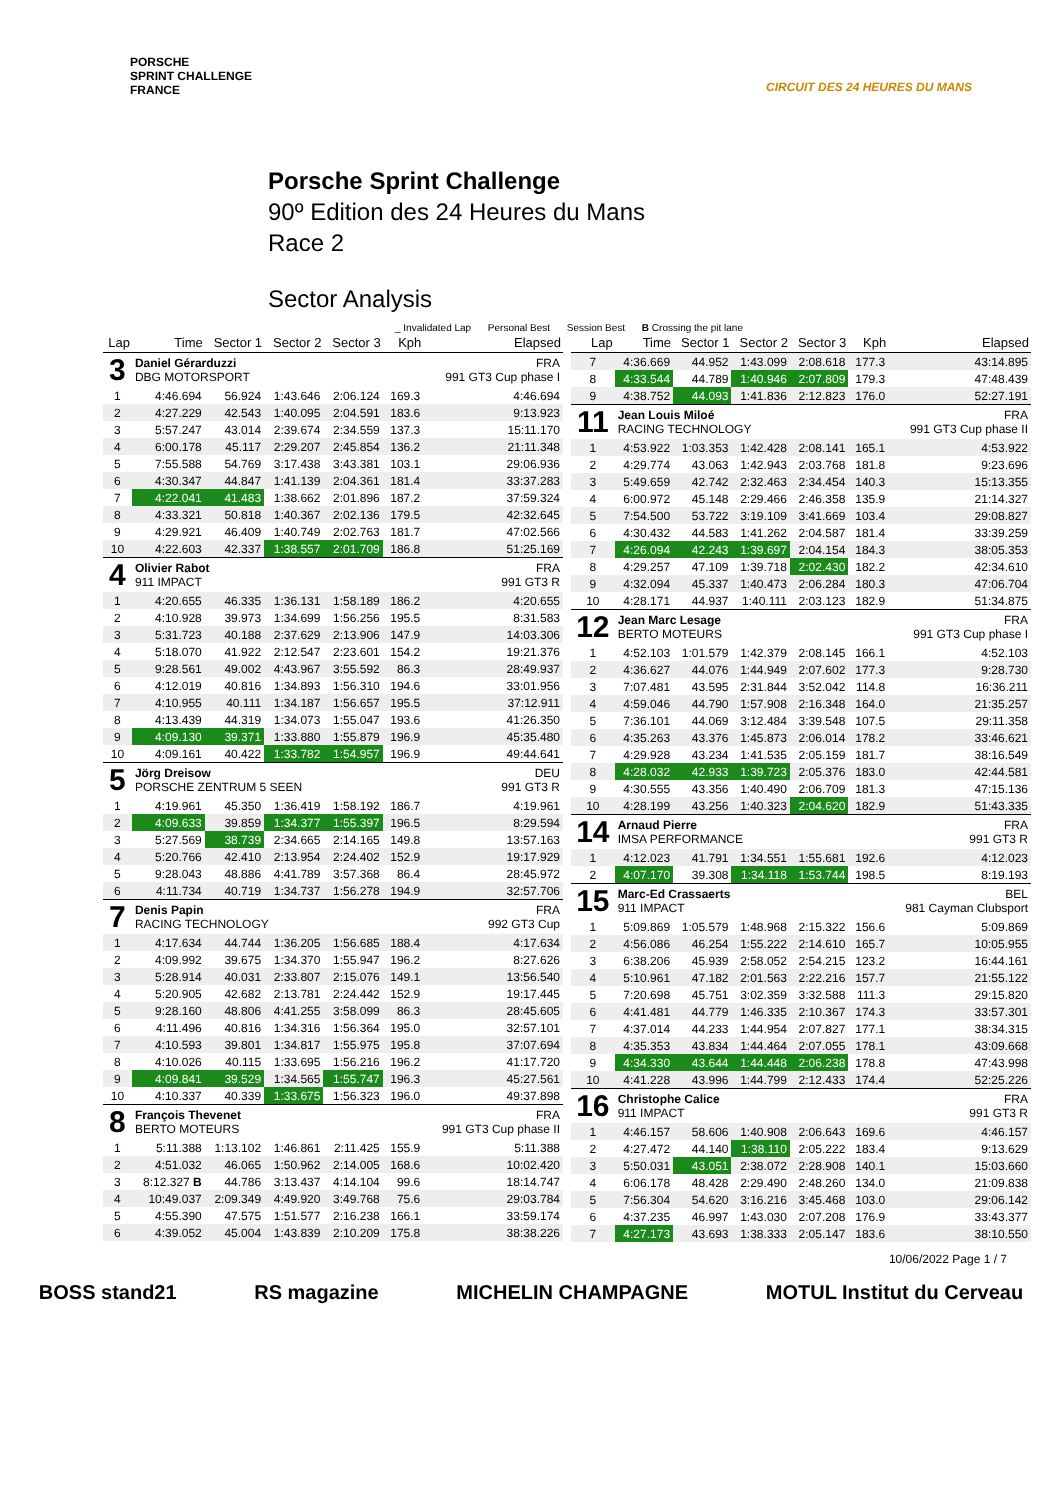PORSCHE
SPRINT CHALLENGE
FRANCE
CIRCUIT DES 24 HEURES DU MANS
Porsche Sprint Challenge
90º Edition des 24 Heures du Mans
Race 2
Sector Analysis
_ Invalidated Lap Personal Best Session Best B Crossing the pit lane
| Lap | Time | Sector 1 | Sector 2 | Sector 3 | Kph | Elapsed |
| --- | --- | --- | --- | --- | --- | --- |
| 3 | Daniel Gérarduzzi DBG MOTORSPORT | | | | | FRA 991 GT3 Cup phase I |
| 1 | 4:46.694 | 56.924 | 1:43.646 | 2:06.124 | 169.3 | 4:46.694 |
| 2 | 4:27.229 | 42.543 | 1:40.095 | 2:04.591 | 183.6 | 9:13.923 |
| 3 | 5:57.247 | 43.014 | 2:39.674 | 2:34.559 | 137.3 | 15:11.170 |
| 4 | 6:00.178 | 45.117 | 2:29.207 | 2:45.854 | 136.2 | 21:11.348 |
| 5 | 7:55.588 | 54.769 | 3:17.438 | 3:43.381 | 103.1 | 29:06.936 |
| 6 | 4:30.347 | 44.847 | 1:41.139 | 2:04.361 | 181.4 | 33:37.283 |
| 7 | 4:22.041 | 41.483 | 1:38.662 | 2:01.896 | 187.2 | 37:59.324 |
| 8 | 4:33.321 | 50.818 | 1:40.367 | 2:02.136 | 179.5 | 42:32.645 |
| 9 | 4:29.921 | 46.409 | 1:40.749 | 2:02.763 | 181.7 | 47:02.566 |
| 10 | 4:22.603 | 42.337 | 1:38.557 | 2:01.709 | 186.8 | 51:25.169 |
| 4 | Olivier Rabot 911 IMPACT | | | | | FRA 991 GT3 R |
| 1 | 4:20.655 | 46.335 | 1:36.131 | 1:58.189 | 186.2 | 4:20.655 |
| 2 | 4:10.928 | 39.973 | 1:34.699 | 1:56.256 | 195.5 | 8:31.583 |
| 3 | 5:31.723 | 40.188 | 2:37.629 | 2:13.906 | 147.9 | 14:03.306 |
| 4 | 5:18.070 | 41.922 | 2:12.547 | 2:23.601 | 154.2 | 19:21.376 |
| 5 | 9:28.561 | 49.002 | 4:43.967 | 3:55.592 | 86.3 | 28:49.937 |
| 6 | 4:12.019 | 40.816 | 1:34.893 | 1:56.310 | 194.6 | 33:01.956 |
| 7 | 4:10.955 | 40.111 | 1:34.187 | 1:56.657 | 195.5 | 37:12.911 |
| 8 | 4:13.439 | 44.319 | 1:34.073 | 1:55.047 | 193.6 | 41:26.350 |
| 9 | 4:09.130 | 39.371 | 1:33.880 | 1:55.879 | 196.9 | 45:35.480 |
| 10 | 4:09.161 | 40.422 | 1:33.782 | 1:54.957 | 196.9 | 49:44.641 |
| 5 | Jörg Dreisow PORSCHE ZENTRUM 5 SEEN | | | | | DEU 991 GT3 R |
| 1 | 4:19.961 | 45.350 | 1:36.419 | 1:58.192 | 186.7 | 4:19.961 |
| 2 | 4:09.633 | 39.859 | 1:34.377 | 1:55.397 | 196.5 | 8:29.594 |
| 3 | 5:27.569 | 38.739 | 2:34.665 | 2:14.165 | 149.8 | 13:57.163 |
| 4 | 5:20.766 | 42.410 | 2:13.954 | 2:24.402 | 152.9 | 19:17.929 |
| 5 | 9:28.043 | 48.886 | 4:41.789 | 3:57.368 | 86.4 | 28:45.972 |
| 6 | 4:11.734 | 40.719 | 1:34.737 | 1:56.278 | 194.9 | 32:57.706 |
| 7 | Denis Papin RACING TECHNOLOGY | | | | | FRA 992 GT3 Cup |
| 1 | 4:17.634 | 44.744 | 1:36.205 | 1:56.685 | 188.4 | 4:17.634 |
| 2 | 4:09.992 | 39.675 | 1:34.370 | 1:55.947 | 196.2 | 8:27.626 |
| 3 | 5:28.914 | 40.031 | 2:33.807 | 2:15.076 | 149.1 | 13:56.540 |
| 4 | 5:20.905 | 42.682 | 2:13.781 | 2:24.442 | 152.9 | 19:17.445 |
| 5 | 9:28.160 | 48.806 | 4:41.255 | 3:58.099 | 86.3 | 28:45.605 |
| 6 | 4:11.496 | 40.816 | 1:34.316 | 1:56.364 | 195.0 | 32:57.101 |
| 7 | 4:10.593 | 39.801 | 1:34.817 | 1:55.975 | 195.8 | 37:07.694 |
| 8 | 4:10.026 | 40.115 | 1:33.695 | 1:56.216 | 196.2 | 41:17.720 |
| 9 | 4:09.841 | 39.529 | 1:34.565 | 1:55.747 | 196.3 | 45:27.561 |
| 10 | 4:10.337 | 40.339 | 1:33.675 | 1:56.323 | 196.0 | 49:37.898 |
| 8 | François Thevenet BERTO MOTEURS | | | | | FRA 991 GT3 Cup phase II |
| 1 | 5:11.388 | 1:13.102 | 1:46.861 | 2:11.425 | 155.9 | 5:11.388 |
| 2 | 4:51.032 | 46.065 | 1:50.962 | 2:14.005 | 168.6 | 10:02.420 |
| 3 | 8:12.327 B | 44.786 | 3:13.437 | 4:14.104 | 99.6 | 18:14.747 |
| 4 | 10:49.037 | 2:09.349 | 4:49.920 | 3:49.768 | 75.6 | 29:03.784 |
| 5 | 4:55.390 | 47.575 | 1:51.577 | 2:16.238 | 166.1 | 33:59.174 |
| 6 | 4:39.052 | 45.004 | 1:43.839 | 2:10.209 | 175.8 | 38:38.226 |
| Lap | Time | Sector 1 | Sector 2 | Sector 3 | Kph | Elapsed |
| --- | --- | --- | --- | --- | --- | --- |
| 7 | 4:36.669 | 44.952 | 1:43.099 | 2:08.618 | 177.3 | 43:14.895 |
| 8 | 4:33.544 | 44.789 | 1:40.946 | 2:07.809 | 179.3 | 47:48.439 |
| 9 | 4:38.752 | 44.093 | 1:41.836 | 2:12.823 | 176.0 | 52:27.191 |
| 11 | Jean Louis Miloé RACING TECHNOLOGY | | | | | FRA 991 GT3 Cup phase II |
| 1 | 4:53.922 | 1:03.353 | 1:42.428 | 2:08.141 | 165.1 | 4:53.922 |
| 2 | 4:29.774 | 43.063 | 1:42.943 | 2:03.768 | 181.8 | 9:23.696 |
| 3 | 5:49.659 | 42.742 | 2:32.463 | 2:34.454 | 140.3 | 15:13.355 |
| 4 | 6:00.972 | 45.148 | 2:29.466 | 2:46.358 | 135.9 | 21:14.327 |
| 5 | 7:54.500 | 53.722 | 3:19.109 | 3:41.669 | 103.4 | 29:08.827 |
| 6 | 4:30.432 | 44.583 | 1:41.262 | 2:04.587 | 181.4 | 33:39.259 |
| 7 | 4:26.094 | 42.243 | 1:39.697 | 2:04.154 | 184.3 | 38:05.353 |
| 8 | 4:29.257 | 47.109 | 1:39.718 | 2:02.430 | 182.2 | 42:34.610 |
| 9 | 4:32.094 | 45.337 | 1:40.473 | 2:06.284 | 180.3 | 47:06.704 |
| 10 | 4:28.171 | 44.937 | 1:40.111 | 2:03.123 | 182.9 | 51:34.875 |
| 12 | Jean Marc Lesage BERTO MOTEURS | | | | | FRA 991 GT3 Cup phase I |
| 1 | 4:52.103 | 1:01.579 | 1:42.379 | 2:08.145 | 166.1 | 4:52.103 |
| 2 | 4:36.627 | 44.076 | 1:44.949 | 2:07.602 | 177.3 | 9:28.730 |
| 3 | 7:07.481 | 43.595 | 2:31.844 | 3:52.042 | 114.8 | 16:36.211 |
| 4 | 4:59.046 | 44.790 | 1:57.908 | 2:16.348 | 164.0 | 21:35.257 |
| 5 | 7:36.101 | 44.069 | 3:12.484 | 3:39.548 | 107.5 | 29:11.358 |
| 6 | 4:35.263 | 43.376 | 1:45.873 | 2:06.014 | 178.2 | 33:46.621 |
| 7 | 4:29.928 | 43.234 | 1:41.535 | 2:05.159 | 181.7 | 38:16.549 |
| 8 | 4:28.032 | 42.933 | 1:39.723 | 2:05.376 | 183.0 | 42:44.581 |
| 9 | 4:30.555 | 43.356 | 1:40.490 | 2:06.709 | 181.3 | 47:15.136 |
| 10 | 4:28.199 | 43.256 | 1:40.323 | 2:04.620 | 182.9 | 51:43.335 |
| 14 | Arnaud Pierre IMSA PERFORMANCE | | | | | FRA 991 GT3 R |
| 1 | 4:12.023 | 41.791 | 1:34.551 | 1:55.681 | 192.6 | 4:12.023 |
| 2 | 4:07.170 | 39.308 | 1:34.118 | 1:53.744 | 198.5 | 8:19.193 |
| 15 | Marc-Ed Crassaerts 911 IMPACT | | | | | BEL 981 Cayman Clubsport |
| 1 | 5:09.869 | 1:05.579 | 1:48.968 | 2:15.322 | 156.6 | 5:09.869 |
| 2 | 4:56.086 | 46.254 | 1:55.222 | 2:14.610 | 165.7 | 10:05.955 |
| 3 | 6:38.206 | 45.939 | 2:58.052 | 2:54.215 | 123.2 | 16:44.161 |
| 4 | 5:10.961 | 47.182 | 2:01.563 | 2:22.216 | 157.7 | 21:55.122 |
| 5 | 7:20.698 | 45.751 | 3:02.359 | 3:32.588 | 111.3 | 29:15.820 |
| 6 | 4:41.481 | 44.779 | 1:46.335 | 2:10.367 | 174.3 | 33:57.301 |
| 7 | 4:37.014 | 44.233 | 1:44.954 | 2:07.827 | 177.1 | 38:34.315 |
| 8 | 4:35.353 | 43.834 | 1:44.464 | 2:07.055 | 178.1 | 43:09.668 |
| 9 | 4:34.330 | 43.644 | 1:44.448 | 2:06.238 | 178.8 | 47:43.998 |
| 10 | 4:41.228 | 43.996 | 1:44.799 | 2:12.433 | 174.4 | 52:25.226 |
| 16 | Christophe Calice 911 IMPACT | | | | | FRA 991 GT3 R |
| 1 | 4:46.157 | 58.606 | 1:40.908 | 2:06.643 | 169.6 | 4:46.157 |
| 2 | 4:27.472 | 44.140 | 1:38.110 | 2:05.222 | 183.4 | 9:13.629 |
| 3 | 5:50.031 | 43.051 | 2:38.072 | 2:28.908 | 140.1 | 15:03.660 |
| 4 | 6:06.178 | 48.428 | 2:29.490 | 2:48.260 | 134.0 | 21:09.838 |
| 5 | 7:56.304 | 54.620 | 3:16.216 | 3:45.468 | 103.0 | 29:06.142 |
| 6 | 4:37.235 | 46.997 | 1:43.030 | 2:07.208 | 176.9 | 33:43.377 |
| 7 | 4:27.173 | 43.693 | 1:38.333 | 2:05.147 | 183.6 | 38:10.550 |
10/06/2022 Page 1 / 7
BOSS stand21 RS magazine MICHELIN CHAMPAGNE MOTUL Institut du Cerveau